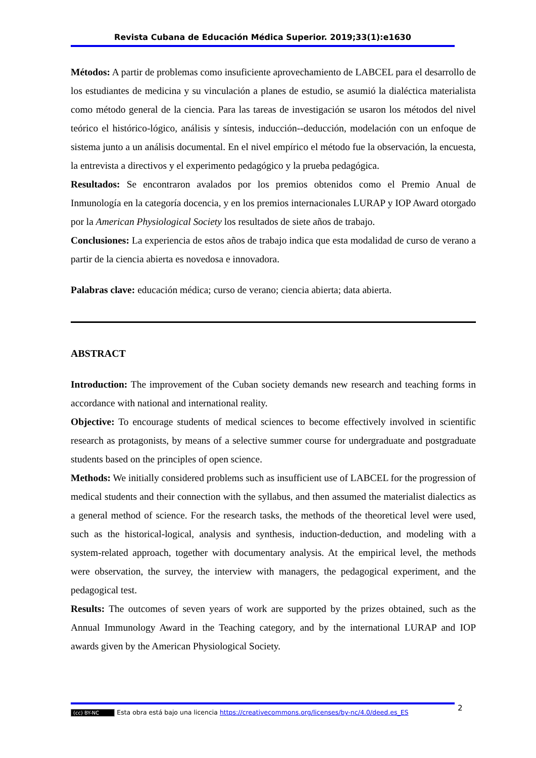Revista Cubana de Educación Médica Superior. 2019;33(1):e1630
Métodos: A partir de problemas como insuficiente aprovechamiento de LABCEL para el desarrollo de los estudiantes de medicina y su vinculación a planes de estudio, se asumió la dialéctica materialista como método general de la ciencia. Para las tareas de investigación se usaron los métodos del nivel teórico el histórico-lógico, análisis y síntesis, inducción--deducción, modelación con un enfoque de sistema junto a un análisis documental. En el nivel empírico el método fue la observación, la encuesta, la entrevista a directivos y el experimento pedagógico y la prueba pedagógica.
Resultados: Se encontraron avalados por los premios obtenidos como el Premio Anual de Inmunología en la categoría docencia, y en los premios internacionales LURAP y IOP Award otorgado por la American Physiological Society los resultados de siete años de trabajo.
Conclusiones: La experiencia de estos años de trabajo indica que esta modalidad de curso de verano a partir de la ciencia abierta es novedosa e innovadora.
Palabras clave: educación médica; curso de verano; ciencia abierta; data abierta.
ABSTRACT
Introduction: The improvement of the Cuban society demands new research and teaching forms in accordance with national and international reality.
Objective: To encourage students of medical sciences to become effectively involved in scientific research as protagonists, by means of a selective summer course for undergraduate and postgraduate students based on the principles of open science.
Methods: We initially considered problems such as insufficient use of LABCEL for the progression of medical students and their connection with the syllabus, and then assumed the materialist dialectics as a general method of science. For the research tasks, the methods of the theoretical level were used, such as the historical-logical, analysis and synthesis, induction-deduction, and modeling with a system-related approach, together with documentary analysis. At the empirical level, the methods were observation, the survey, the interview with managers, the pedagogical experiment, and the pedagogical test.
Results: The outcomes of seven years of work are supported by the prizes obtained, such as the Annual Immunology Award in the Teaching category, and by the international LURAP and IOP awards given by the American Physiological Society.
(cc) BY-NC Esta obra está bajo una licencia https://creativecommons.org/licenses/by-nc/4.0/deed.es_ES 2